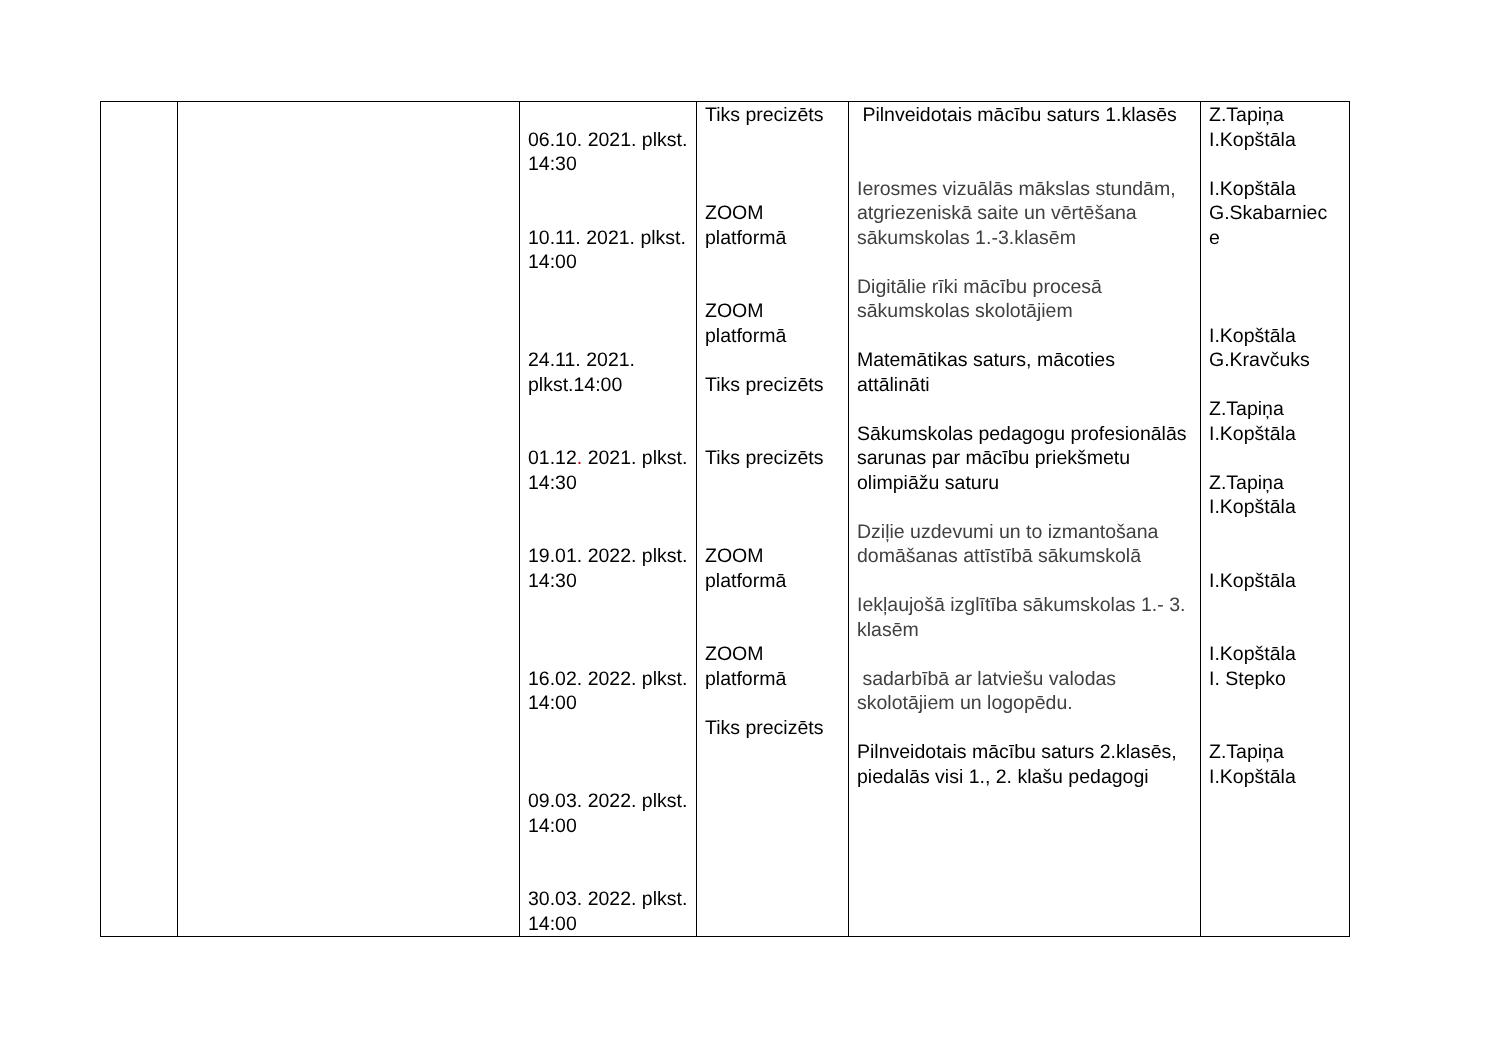| | | 06.10. 2021. plkst. 14:30 10.11. 2021. plkst. 14:00 24.11. 2021. plkst.14:00 01.12 . 2021. plkst. 14:30 19.01. 2022. plkst. 14:30 16.02. 2022. plkst. 14:00 09.03. 2022. plkst. 14:00 30.03. 2022. plkst. 14:00 | Tiks precizēts ZOOM platformā ZOOM platformā Tiks precizēts Tiks precizēts ZOOM platformā ZOOM platformā Tiks precizēts | Pilnveidotais mācību saturs 1.klasēs Ierosmes vizuālās mākslas stundām, atgriezeniskā saite un vērtēšana sākumskolas 1.-3.klasēm Digitālie rīki mācību procesā sākumskolas skolotājiem Matemātikas saturs, mācoties attālināti Sākumskolas pedagogu profesionālās sarunas par mācību priekšmetu olimpiāžu saturu Dziļie uzdevumi un to izmantošana domāšanas attīstībā sākumskolā Iekļaujošā izglītība sākumskolas 1.- 3. klasēm sadarbībā ar latviešu valodas skolotājiem un logopēdu. Pilnveidotais mācību saturs 2.klasēs, piedalās visi 1., 2. klašu pedagogi | Z.Tapiņa I.Kopštāla I.Kopštāla G.Skabarniec e I.Kopštāla G.Kravčuks Z.Tapiņa I.Kopštāla Z.Tapiņa I.Kopštāla I.Kopštāla I.Kopštāla I. Stepko Z.Tapiņa I.Kopštāla |